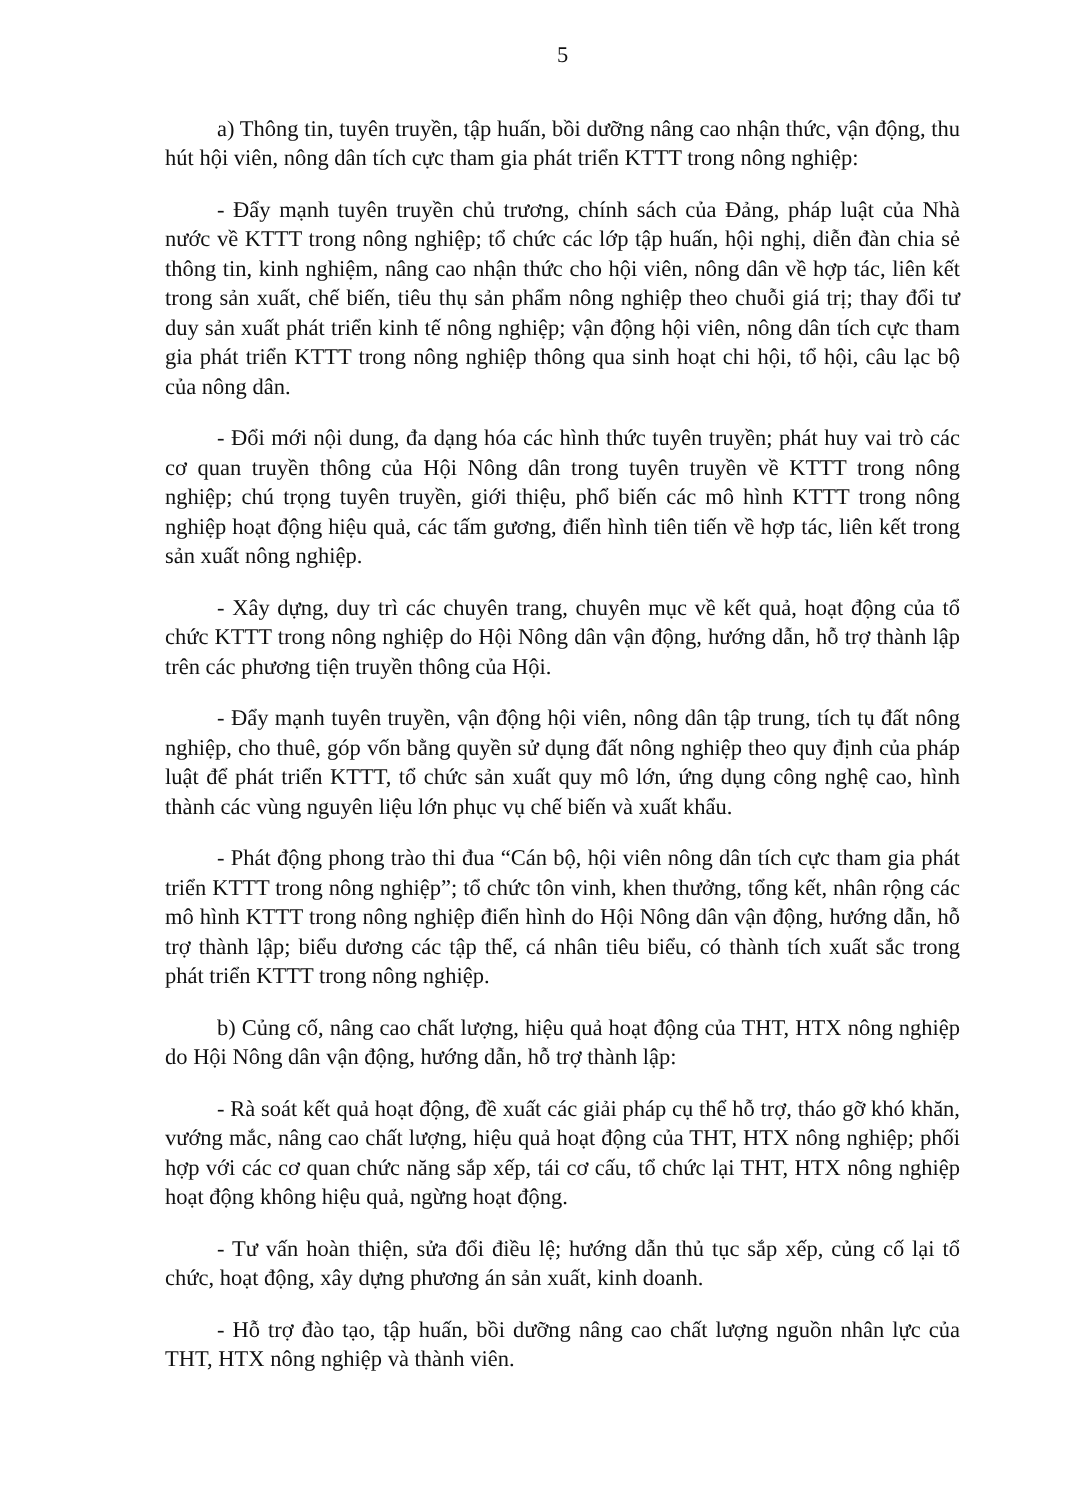5
a) Thông tin, tuyên truyền, tập huấn, bồi dưỡng nâng cao nhận thức, vận động, thu hút hội viên, nông dân tích cực tham gia phát triển KTTT trong nông nghiệp:
- Đẩy mạnh tuyên truyền chủ trương, chính sách của Đảng, pháp luật của Nhà nước về KTTT trong nông nghiệp; tổ chức các lớp tập huấn, hội nghị, diễn đàn chia sẻ thông tin, kinh nghiệm, nâng cao nhận thức cho hội viên, nông dân về hợp tác, liên kết trong sản xuất, chế biến, tiêu thụ sản phẩm nông nghiệp theo chuỗi giá trị; thay đổi tư duy sản xuất phát triển kinh tế nông nghiệp; vận động hội viên, nông dân tích cực tham gia phát triển KTTT trong nông nghiệp thông qua sinh hoạt chi hội, tổ hội, câu lạc bộ của nông dân.
- Đổi mới nội dung, đa dạng hóa các hình thức tuyên truyền; phát huy vai trò các cơ quan truyền thông của Hội Nông dân trong tuyên truyền về KTTT trong nông nghiệp; chú trọng tuyên truyền, giới thiệu, phổ biến các mô hình KTTT trong nông nghiệp hoạt động hiệu quả, các tấm gương, điển hình tiên tiến về hợp tác, liên kết trong sản xuất nông nghiệp.
- Xây dựng, duy trì các chuyên trang, chuyên mục về kết quả, hoạt động của tổ chức KTTT trong nông nghiệp do Hội Nông dân vận động, hướng dẫn, hỗ trợ thành lập trên các phương tiện truyền thông của Hội.
- Đẩy mạnh tuyên truyền, vận động hội viên, nông dân tập trung, tích tụ đất nông nghiệp, cho thuê, góp vốn bằng quyền sử dụng đất nông nghiệp theo quy định của pháp luật để phát triển KTTT, tổ chức sản xuất quy mô lớn, ứng dụng công nghệ cao, hình thành các vùng nguyên liệu lớn phục vụ chế biến và xuất khẩu.
- Phát động phong trào thi đua “Cán bộ, hội viên nông dân tích cực tham gia phát triển KTTT trong nông nghiệp”; tổ chức tôn vinh, khen thưởng, tổng kết, nhân rộng các mô hình KTTT trong nông nghiệp điển hình do Hội Nông dân vận động, hướng dẫn, hỗ trợ thành lập; biểu dương các tập thể, cá nhân tiêu biểu, có thành tích xuất sắc trong phát triển KTTT trong nông nghiệp.
b) Củng cố, nâng cao chất lượng, hiệu quả hoạt động của THT, HTX nông nghiệp do Hội Nông dân vận động, hướng dẫn, hỗ trợ thành lập:
- Rà soát kết quả hoạt động, đề xuất các giải pháp cụ thể hỗ trợ, tháo gỡ khó khăn, vướng mắc, nâng cao chất lượng, hiệu quả hoạt động của THT, HTX nông nghiệp; phối hợp với các cơ quan chức năng sắp xếp, tái cơ cấu, tổ chức lại THT, HTX nông nghiệp hoạt động không hiệu quả, ngừng hoạt động.
- Tư vấn hoàn thiện, sửa đổi điều lệ; hướng dẫn thủ tục sắp xếp, củng cố lại tổ chức, hoạt động, xây dựng phương án sản xuất, kinh doanh.
- Hỗ trợ đào tạo, tập huấn, bồi dưỡng nâng cao chất lượng nguồn nhân lực của THT, HTX nông nghiệp và thành viên.